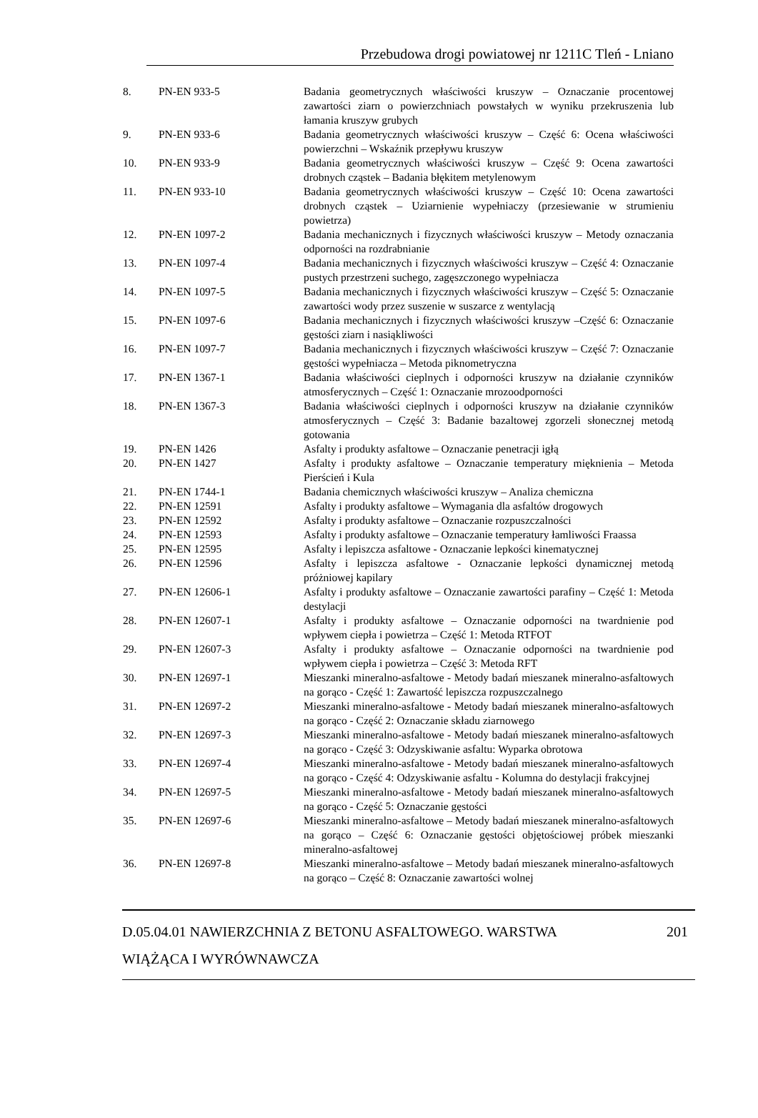Przebudowa drogi powiatowej nr 1211C Tleń - Lniano
| 8. | PN-EN 933-5 | Badania geometrycznych właściwości kruszyw – Oznaczanie procentowej zawartości ziarn o powierzchniach powstałych w wyniku przekruszenia lub łamania kruszyw grubych |
| 9. | PN-EN 933-6 | Badania geometrycznych właściwości kruszyw – Część 6: Ocena właściwości powierzchni – Wskaźnik przepływu kruszyw |
| 10. | PN-EN 933-9 | Badania geometrycznych właściwości kruszyw – Część 9: Ocena zawartości drobnych cząstek – Badania błękitem metylenowym |
| 11. | PN-EN 933-10 | Badania geometrycznych właściwości kruszyw – Część 10: Ocena zawartości drobnych cząstek – Uziarnienie wypełniaczy (przesiewanie w strumieniu powietrza) |
| 12. | PN-EN 1097-2 | Badania mechanicznych i fizycznych właściwości kruszyw – Metody oznaczania odporności na rozdrabnianie |
| 13. | PN-EN 1097-4 | Badania mechanicznych i fizycznych właściwości kruszyw – Część 4: Oznaczanie pustych przestrzeni suchego, zagęszczonego wypełniacza |
| 14. | PN-EN 1097-5 | Badania mechanicznych i fizycznych właściwości kruszyw – Część 5: Oznaczanie zawartości wody przez suszenie w suszarce z wentylacją |
| 15. | PN-EN 1097-6 | Badania mechanicznych i fizycznych właściwości kruszyw –Część 6: Oznaczanie gęstości ziarn i nasiąkliwości |
| 16. | PN-EN 1097-7 | Badania mechanicznych i fizycznych właściwości kruszyw – Część 7: Oznaczanie gęstości wypełniacza – Metoda piknometryczna |
| 17. | PN-EN 1367-1 | Badania właściwości cieplnych i odporności kruszyw na działanie czynników atmosferycznych – Część 1: Oznaczanie mrozoodporności |
| 18. | PN-EN 1367-3 | Badania właściwości cieplnych i odporności kruszyw na działanie czynników atmosferycznych – Część 3: Badanie bazaltowej zgorzeli słonecznej metodą gotowania |
| 19. | PN-EN 1426 | Asfalty i produkty asfaltowe – Oznaczanie penetracji igłą |
| 20. | PN-EN 1427 | Asfalty i produkty asfaltowe – Oznaczanie temperatury mięknienia – Metoda Pierścień i Kula |
| 21. | PN-EN 1744-1 | Badania chemicznych właściwości kruszyw – Analiza chemiczna |
| 22. | PN-EN 12591 | Asfalty i produkty asfaltowe – Wymagania dla asfaltów drogowych |
| 23. | PN-EN 12592 | Asfalty i produkty asfaltowe – Oznaczanie rozpuszczalności |
| 24. | PN-EN 12593 | Asfalty i produkty asfaltowe – Oznaczanie temperatury łamliwości Fraassa |
| 25. | PN-EN 12595 | Asfalty i lepiszcza asfaltowe - Oznaczanie lepkości kinematycznej |
| 26. | PN-EN 12596 | Asfalty i lepiszcza asfaltowe - Oznaczanie lepkości dynamicznej metodą próżniowej kapilary |
| 27. | PN-EN 12606-1 | Asfalty i produkty asfaltowe – Oznaczanie zawartości parafiny – Część 1: Metoda destylacji |
| 28. | PN-EN 12607-1 | Asfalty i produkty asfaltowe – Oznaczanie odporności na twardnienie pod wpływem ciepła i powietrza – Część 1: Metoda RTFOT |
| 29. | PN-EN 12607-3 | Asfalty i produkty asfaltowe – Oznaczanie odporności na twardnienie pod wpływem ciepła i powietrza – Część 3: Metoda RFT |
| 30. | PN-EN 12697-1 | Mieszanki mineralno-asfaltowe - Metody badań mieszanek mineralno-asfaltowych na gorąco - Część 1: Zawartość lepiszcza rozpuszczalnego |
| 31. | PN-EN 12697-2 | Mieszanki mineralno-asfaltowe - Metody badań mieszanek mineralno-asfaltowych na gorąco - Część 2: Oznaczanie składu ziarnowego |
| 32. | PN-EN 12697-3 | Mieszanki mineralno-asfaltowe - Metody badań mieszanek mineralno-asfaltowych na gorąco - Część 3: Odzyskiwanie asfaltu: Wyparka obrotowa |
| 33. | PN-EN 12697-4 | Mieszanki mineralno-asfaltowe - Metody badań mieszanek mineralno-asfaltowych na gorąco - Część 4: Odzyskiwanie asfaltu - Kolumna do destylacji frakcyjnej |
| 34. | PN-EN 12697-5 | Mieszanki mineralno-asfaltowe - Metody badań mieszanek mineralno-asfaltowych na gorąco - Część 5: Oznaczanie gęstości |
| 35. | PN-EN 12697-6 | Mieszanki mineralno-asfaltowe – Metody badań mieszanek mineralno-asfaltowych na gorąco – Część 6: Oznaczanie gęstości objętościowej próbek mieszanki mineralno-asfaltowej |
| 36. | PN-EN 12697-8 | Mieszanki mineralno-asfaltowe – Metody badań mieszanek mineralno-asfaltowych na gorąco – Część 8: Oznaczanie zawartości wolnej |
D.05.04.01 NAWIERZCHNIA Z BETONU ASFALTOWEGO. WARSTWA
WIĄŻĄCA I WYRÓWNAWCZA
201